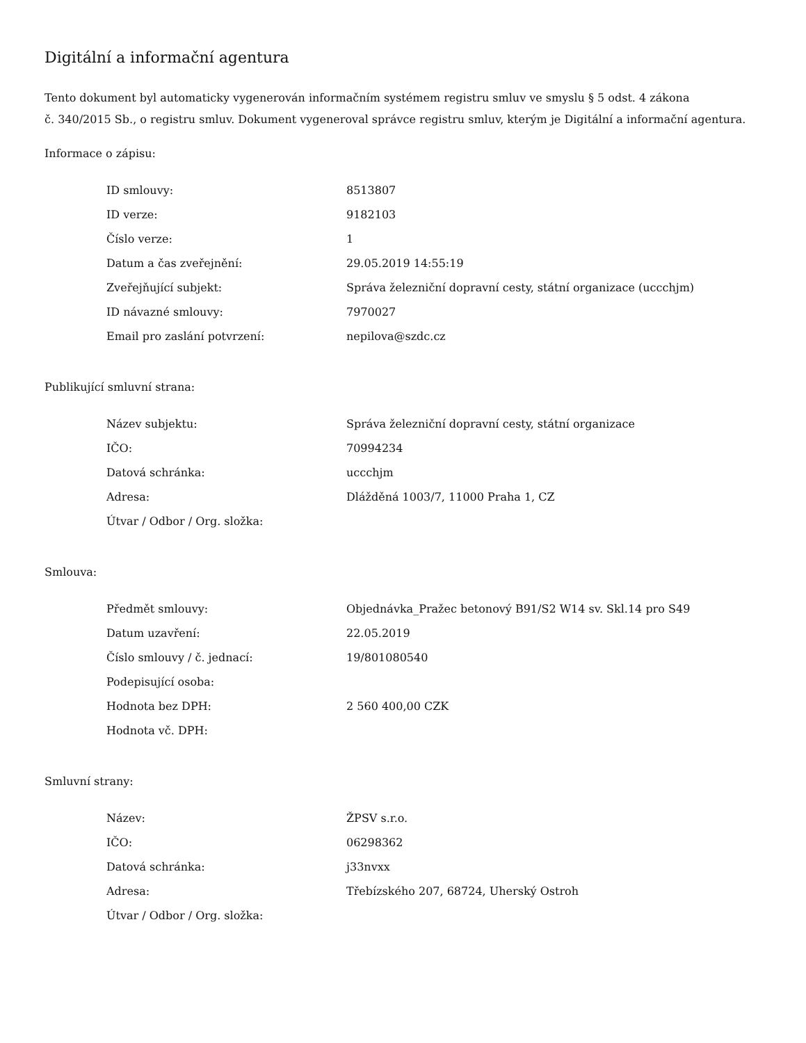Digitální a informační agentura
Tento dokument byl automaticky vygenerován informačním systémem registru smluv ve smyslu § 5 odst. 4 zákona
č. 340/2015 Sb., o registru smluv. Dokument vygeneroval správce registru smluv, kterým je Digitální a informační agentura.
Informace o zápisu:
| ID smlouvy: | 8513807 |
| ID verze: | 9182103 |
| Číslo verze: | 1 |
| Datum a čas zveřejnění: | 29.05.2019 14:55:19 |
| Zveřejňující subjekt: | Správa železniční dopravní cesty, státní organizace (uccchjm) |
| ID návazné smlouvy: | 7970027 |
| Email pro zaslání potvrzení: | nepilova@szdc.cz |
Publikující smluvní strana:
| Název subjektu: | Správa železniční dopravní cesty, státní organizace |
| IČO: | 70994234 |
| Datová schránka: | uccchjm |
| Adresa: | Dlážděná 1003/7, 11000 Praha 1, CZ |
| Útvar / Odbor / Org. složka: | |
Smlouva:
| Předmět smlouvy: | Objednávka_Pražec betonový B91/S2 W14 sv. Skl.14 pro S49 |
| Datum uzavření: | 22.05.2019 |
| Číslo smlouvy / č. jednací: | 19/801080540 |
| Podepisující osoba: | |
| Hodnota bez DPH: | 2 560 400,00 CZK |
| Hodnota vč. DPH: | |
Smluvní strany:
| Název: | ŽPSV s.r.o. |
| IČO: | 06298362 |
| Datová schránka: | j33nvxx |
| Adresa: | Třebízského 207, 68724, Uherský Ostroh |
| Útvar / Odbor / Org. složka: | |